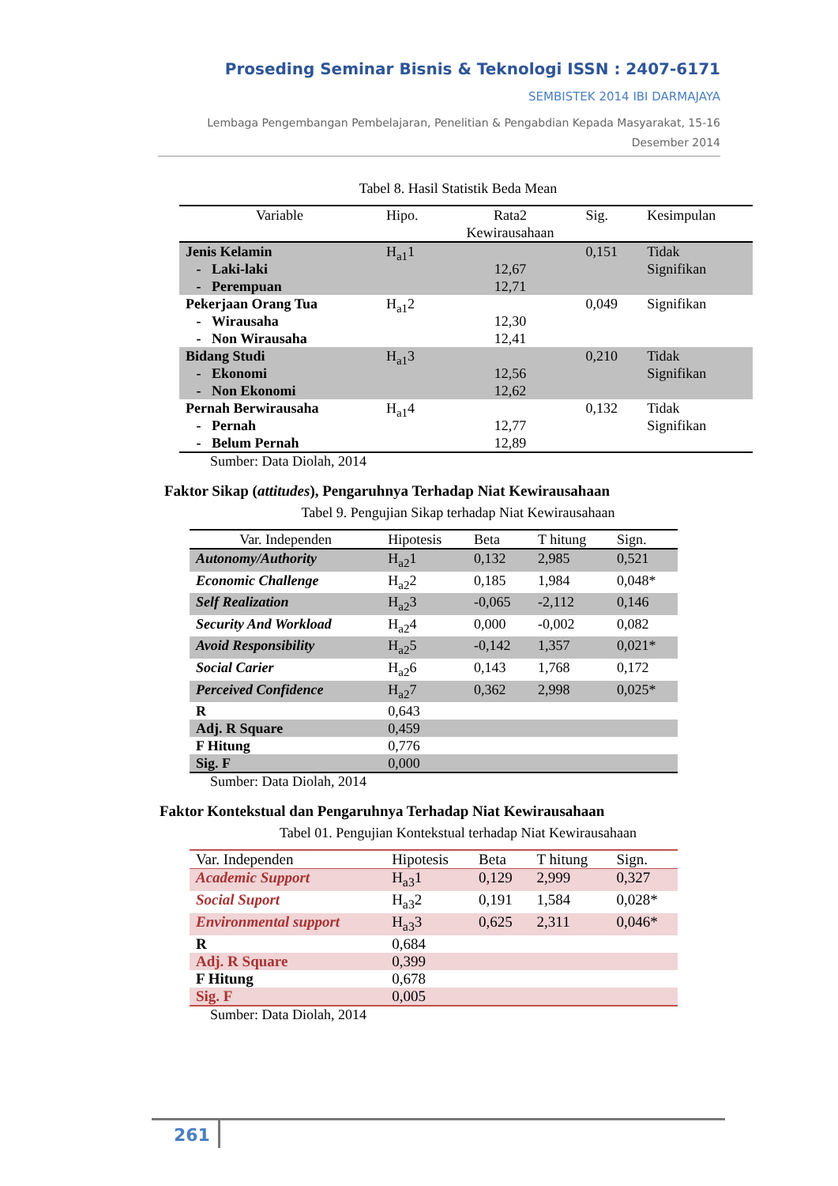Proseding Seminar Bisnis & Teknologi ISSN : 2407-6171
SEMBISTEK 2014 IBI DARMAJAYA
Lembaga Pengembangan Pembelajaran, Penelitian & Pengabdian Kepada Masyarakat, 15-16
Desember 2014
Tabel 8. Hasil Statistik Beda Mean
| Variable | Hipo. | Rata2 Kewirausahaan | Sig. | Kesimpulan |
| --- | --- | --- | --- | --- |
| Jenis Kelamin - Laki-laki - Perempuan | H<sub>a1</sub>1 | 12,67 12,71 | 0,151 | Tidak Signifikan |
| Pekerjaan Orang Tua - Wirausaha - Non Wirausaha | H<sub>a1</sub>2 | 12,30 12,41 | 0,049 | Signifikan |
| Bidang Studi - Ekonomi - Non Ekonomi | H<sub>a1</sub>3 | 12,56 12,62 | 0,210 | Tidak Signifikan |
| Pernah Berwirausaha - Pernah - Belum Pernah | H<sub>a1</sub>4 | 12,77 12,89 | 0,132 | Tidak Signifikan |
Sumber: Data Diolah, 2014
Faktor Sikap (attitudes), Pengaruhnya Terhadap Niat Kewirausahaan
Tabel 9. Pengujian Sikap terhadap Niat Kewirausahaan
| Var. Independen | Hipotesis | Beta | T hitung | Sign. |
| --- | --- | --- | --- | --- |
| Autonomy/Authority | H<sub>a2</sub>1 | 0,132 | 2,985 | 0,521 |
| Economic Challenge | H<sub>a2</sub>2 | 0,185 | 1,984 | 0,048* |
| Self Realization | H<sub>a2</sub>3 | -0,065 | -2,112 | 0,146 |
| Security And Workload | H<sub>a2</sub>4 | 0,000 | -0,002 | 0,082 |
| Avoid Responsibility | H<sub>a2</sub>5 | -0,142 | 1,357 | 0,021* |
| Social Carier | H<sub>a2</sub>6 | 0,143 | 1,768 | 0,172 |
| Perceived Confidence | H<sub>a2</sub>7 | 0,362 | 2,998 | 0,025* |
| R | 0,643 | | | |
| Adj. R Square | 0,459 | | | |
| F Hitung | 0,776 | | | |
| Sig. F | 0,000 | | | |
Sumber: Data Diolah, 2014
Faktor Kontekstual dan Pengaruhnya Terhadap Niat Kewirausahaan
Tabel 01. Pengujian Kontekstual terhadap Niat Kewirausahaan
| Var. Independen | Hipotesis | Beta | T hitung | Sign. |
| --- | --- | --- | --- | --- |
| Academic Support | H<sub>a3</sub>1 | 0,129 | 2,999 | 0,327 |
| Social Suport | H<sub>a3</sub>2 | 0,191 | 1,584 | 0,028* |
| Environmental support | H<sub>a3</sub>3 | 0,625 | 2,311 | 0,046* |
| R | 0,684 | | | |
| Adj. R Square | 0,399 | | | |
| F Hitung | 0,678 | | | |
| Sig. F | 0,005 | | | |
Sumber: Data Diolah, 2014
261